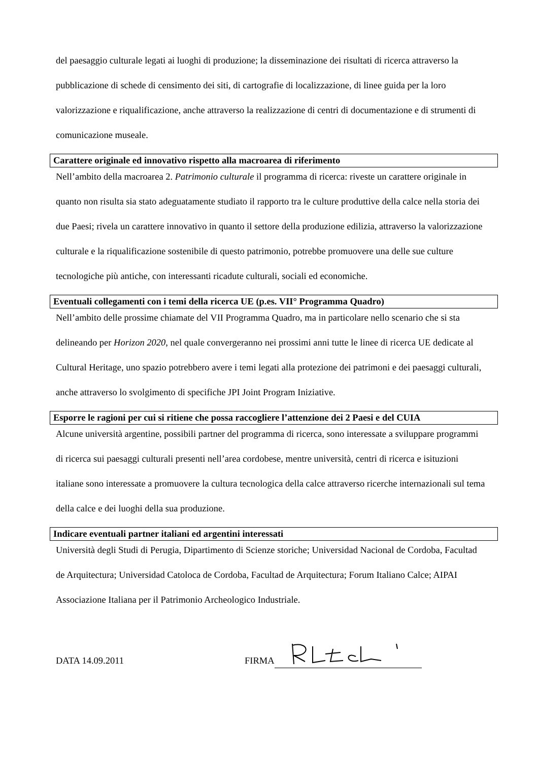del paesaggio culturale legati ai luoghi di produzione; la disseminazione dei risultati di ricerca attraverso la pubblicazione di schede di censimento dei siti, di cartografie di localizzazione, di linee guida per la loro valorizzazione e riqualificazione, anche attraverso la realizzazione di centri di documentazione e di strumenti di comunicazione museale.
Carattere originale ed innovativo rispetto alla macroarea di riferimento
Nell’ambito della macroarea 2. Patrimonio culturale il programma di ricerca: riveste un carattere originale in quanto non risulta sia stato adeguatamente studiato il rapporto tra le culture produttive della calce nella storia dei due Paesi; rivela un carattere innovativo in quanto il settore della produzione edilizia, attraverso la valorizzazione culturale e la riqualificazione sostenibile di questo patrimonio, potrebbe promuovere una delle sue culture tecnologiche più antiche, con interessanti ricadute culturali, sociali ed economiche.
Eventuali collegamenti con i temi della ricerca UE (p.es. VII° Programma Quadro)
Nell’ambito delle prossime chiamate del VII Programma Quadro, ma in particolare nello scenario che si sta delineando per Horizon 2020, nel quale convergeranno nei prossimi anni tutte le linee di ricerca UE dedicate al Cultural Heritage, uno spazio potrebbero avere i temi legati alla protezione dei patrimoni e dei paesaggi culturali, anche attraverso lo svolgimento di specifiche JPI Joint Program Iniziative.
Esporre le ragioni per cui si ritiene che possa raccogliere l’attenzione dei 2 Paesi e del CUIA
Alcune università argentine, possibili partner del programma di ricerca, sono interessate a sviluppare programmi di ricerca sui paesaggi culturali presenti nell’area cordobese, mentre università, centri di ricerca e isituzioni italiane sono interessate a promuovere la cultura tecnologica della calce attraverso ricerche internazionali sul tema della calce e dei luoghi della sua produzione.
Indicare eventuali partner italiani ed argentini interessati
Università degli Studi di Perugia, Dipartimento di Scienze storiche; Universidad Nacional de Cordoba, Facultad de Arquitectura; Universidad Catoloca de Cordoba, Facultad de Arquitectura; Forum Italiano Calce; AIPAI Associazione Italiana per il Patrimonio Archeologico Industriale.
DATA 14.09.2011 FIRMA